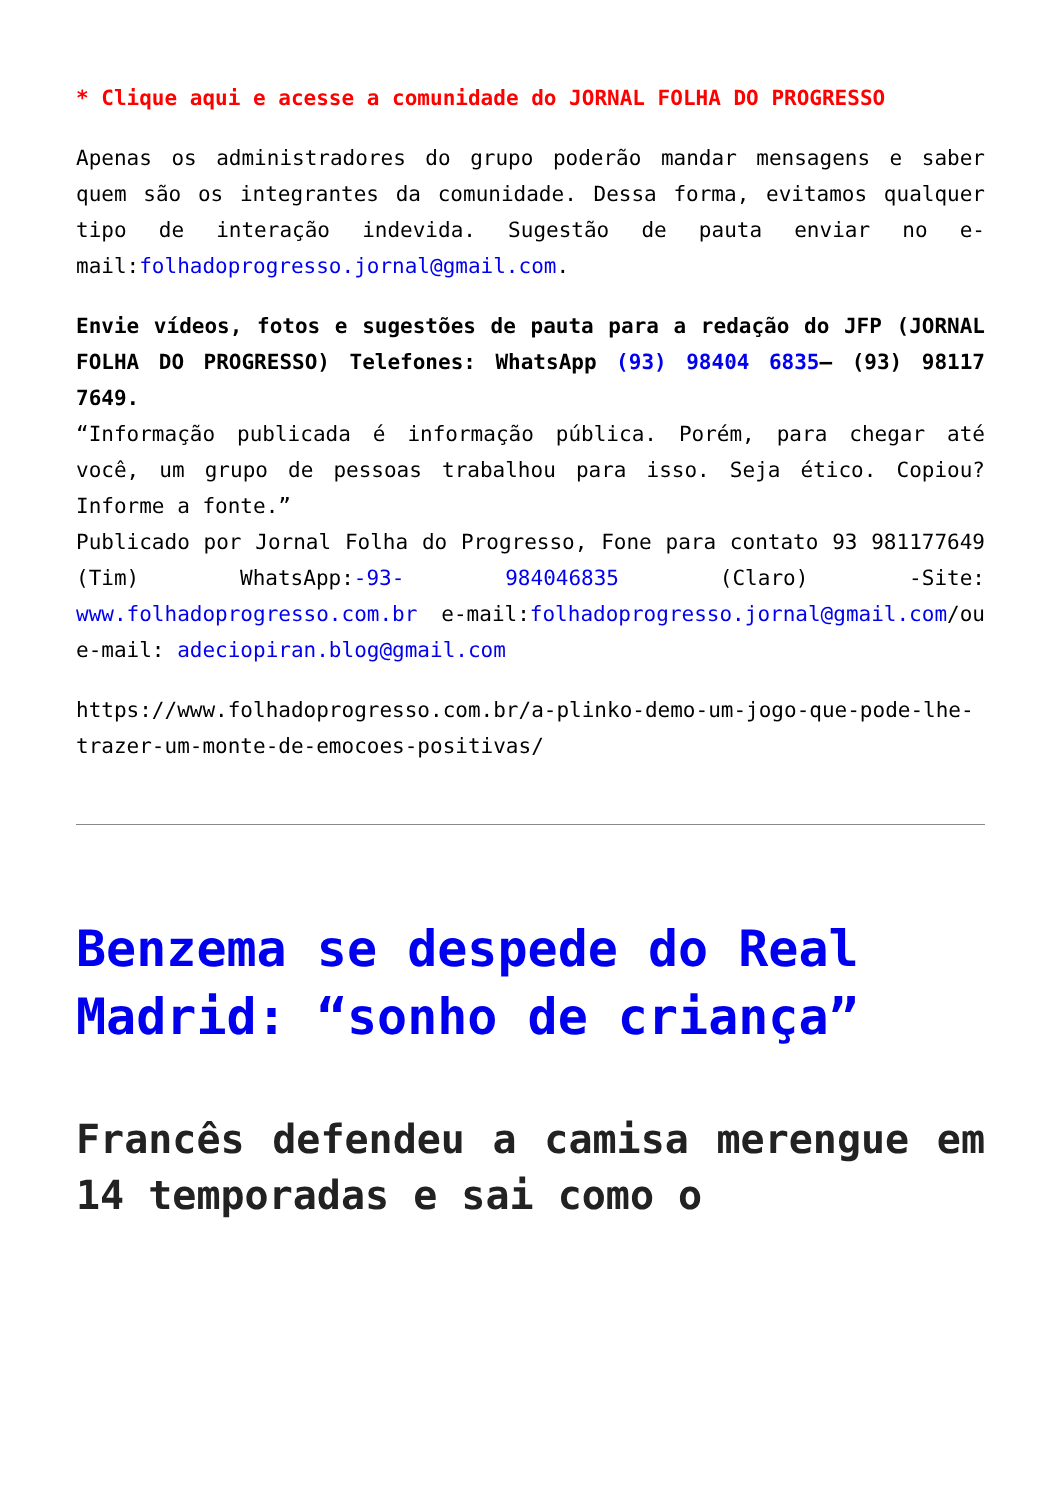* Clique aqui e acesse a comunidade do JORNAL FOLHA DO PROGRESSO
Apenas os administradores do grupo poderão mandar mensagens e saber quem são os integrantes da comunidade. Dessa forma, evitamos qualquer tipo de interação indevida. Sugestão de pauta enviar no e-mail:folhadoprogresso.jornal@gmail.com.
Envie vídeos, fotos e sugestões de pauta para a redação do JFP (JORNAL FOLHA DO PROGRESSO) Telefones: WhatsApp (93) 98404 6835– (93) 98117 7649.
“Informação publicada é informação pública. Porém, para chegar até você, um grupo de pessoas trabalhou para isso. Seja ético. Copiou? Informe a fonte.”
Publicado por Jornal Folha do Progresso, Fone para contato 93 981177649 (Tim) WhatsApp:-93- 984046835 (Claro) -Site: www.folhadoprogresso.com.br e-mail:folhadoprogresso.jornal@gmail.com/ou e-mail: adeciopiran.blog@gmail.com
https://www.folhadoprogresso.com.br/a-plinko-demo-um-jogo-que-pode-lhe-trazer-um-monte-de-emocoes-positivas/
Benzema se despede do Real Madrid: “sonho de criança”
Francês defendeu a camisa merengue em 14 temporadas e sai como o